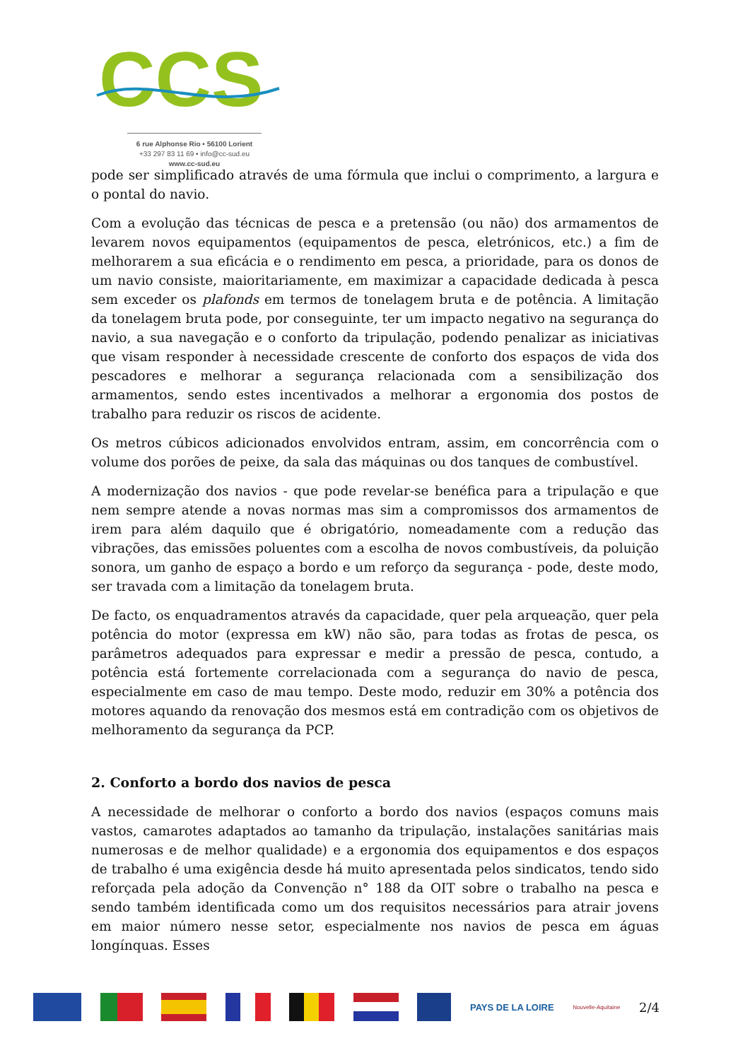CCS
6 rue Alphonse Rio • 56100 Lorient
+33 297 83 11 69 • info@cc-sud.eu
www.cc-sud.eu
pode ser simplificado através de uma fórmula que inclui o comprimento, a largura e o pontal do navio.
Com a evolução das técnicas de pesca e a pretensão (ou não) dos armamentos de levarem novos equipamentos (equipamentos de pesca, eletrónicos, etc.) a fim de melhorarem a sua eficácia e o rendimento em pesca, a prioridade, para os donos de um navio consiste, maioritariamente, em maximizar a capacidade dedicada à pesca sem exceder os plafonds em termos de tonelagem bruta e de potência. A limitação da tonelagem bruta pode, por conseguinte, ter um impacto negativo na segurança do navio, a sua navegação e o conforto da tripulação, podendo penalizar as iniciativas que visam responder à necessidade crescente de conforto dos espaços de vida dos pescadores e melhorar a segurança relacionada com a sensibilização dos armamentos, sendo estes incentivados a melhorar a ergonomia dos postos de trabalho para reduzir os riscos de acidente.
Os metros cúbicos adicionados envolvidos entram, assim, em concorrência com o volume dos porões de peixe, da sala das máquinas ou dos tanques de combustível.
A modernização dos navios - que pode revelar-se benéfica para a tripulação e que nem sempre atende a novas normas mas sim a compromissos dos armamentos de irem para além daquilo que é obrigatório, nomeadamente com a redução das vibrações, das emissões poluentes com a escolha de novos combustíveis, da poluição sonora, um ganho de espaço a bordo e um reforço da segurança - pode, deste modo, ser travada com a limitação da tonelagem bruta.
De facto, os enquadramentos através da capacidade, quer pela arqueação, quer pela potência do motor (expressa em kW) não são, para todas as frotas de pesca, os parâmetros adequados para expressar e medir a pressão de pesca, contudo, a potência está fortemente correlacionada com a segurança do navio de pesca, especialmente em caso de mau tempo. Deste modo, reduzir em 30% a potência dos motores aquando da renovação dos mesmos está em contradição com os objetivos de melhoramento da segurança da PCP.
2. Conforto a bordo dos navios de pesca
A necessidade de melhorar o conforto a bordo dos navios (espaços comuns mais vastos, camarotes adaptados ao tamanho da tripulação, instalações sanitárias mais numerosas e de melhor qualidade) e a ergonomia dos equipamentos e dos espaços de trabalho é uma exigência desde há muito apresentada pelos sindicatos, tendo sido reforçada pela adoção da Convenção n° 188 da OIT sobre o trabalho na pesca e sendo também identificada como um dos requisitos necessários para atrair jovens em maior número nesse setor, especialmente nos navios de pesca em águas longínquas. Esses
PAYS DE LA LOIRE
Nouvelle-Aquitaine
2/4